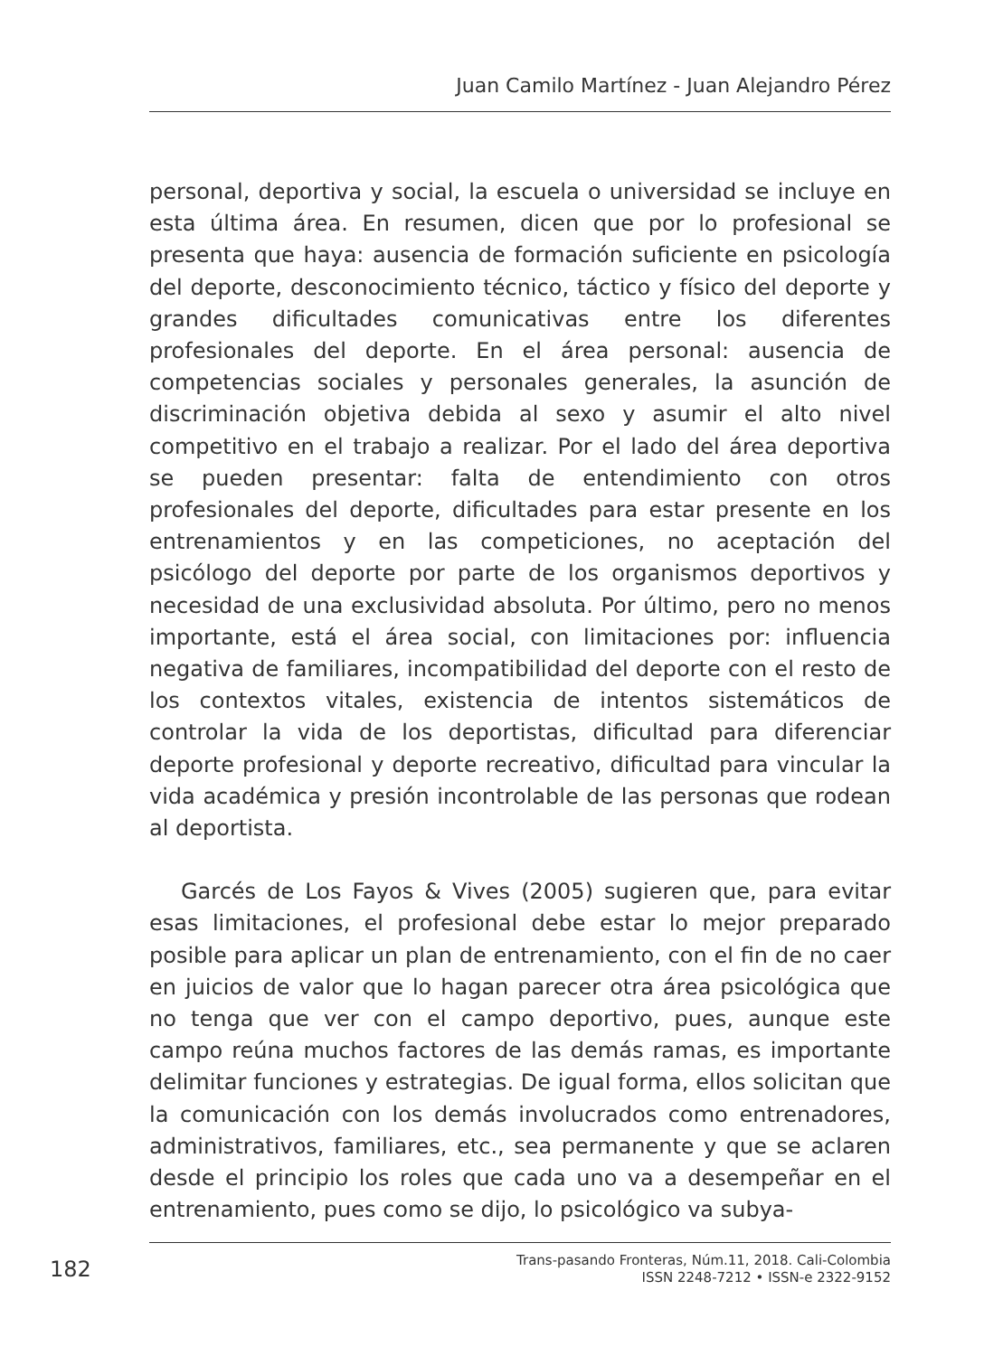Juan Camilo Martínez - Juan Alejandro Pérez
personal, deportiva y social, la escuela o universidad se incluye en esta última área. En resumen, dicen que por lo profesional se presenta que haya: ausencia de formación suficiente en psicología del deporte, desconocimiento técnico, táctico y físico del deporte y grandes dificultades comunicativas entre los diferentes profesionales del deporte. En el área personal: ausencia de competencias sociales y personales generales, la asunción de discriminación objetiva debida al sexo y asumir el alto nivel competitivo en el trabajo a realizar. Por el lado del área deportiva se pueden presentar: falta de entendimiento con otros profesionales del deporte, dificultades para estar presente en los entrenamientos y en las competiciones, no aceptación del psicólogo del deporte por parte de los organismos deportivos y necesidad de una exclusividad absoluta. Por último, pero no menos importante, está el área social, con limitaciones por: influencia negativa de familiares, incompatibilidad del deporte con el resto de los contextos vitales, existencia de intentos sistemáticos de controlar la vida de los deportistas, dificultad para diferenciar deporte profesional y deporte recreativo, dificultad para vincular la vida académica y presión incontrolable de las personas que rodean al deportista.
Garcés de Los Fayos & Vives (2005) sugieren que, para evitar esas limitaciones, el profesional debe estar lo mejor preparado posible para aplicar un plan de entrenamiento, con el fin de no caer en juicios de valor que lo hagan parecer otra área psicológica que no tenga que ver con el campo deportivo, pues, aunque este campo reúna muchos factores de las demás ramas, es importante delimitar funciones y estrategias. De igual forma, ellos solicitan que la comunicación con los demás involucrados como entrenadores, administrativos, familiares, etc., sea permanente y que se aclaren desde el principio los roles que cada uno va a desempeñar en el entrenamiento, pues como se dijo, lo psicológico va subya-
182
Trans-pasando Fronteras, Núm.11, 2018. Cali-Colombia
ISSN 2248-7212 • ISSN-e 2322-9152